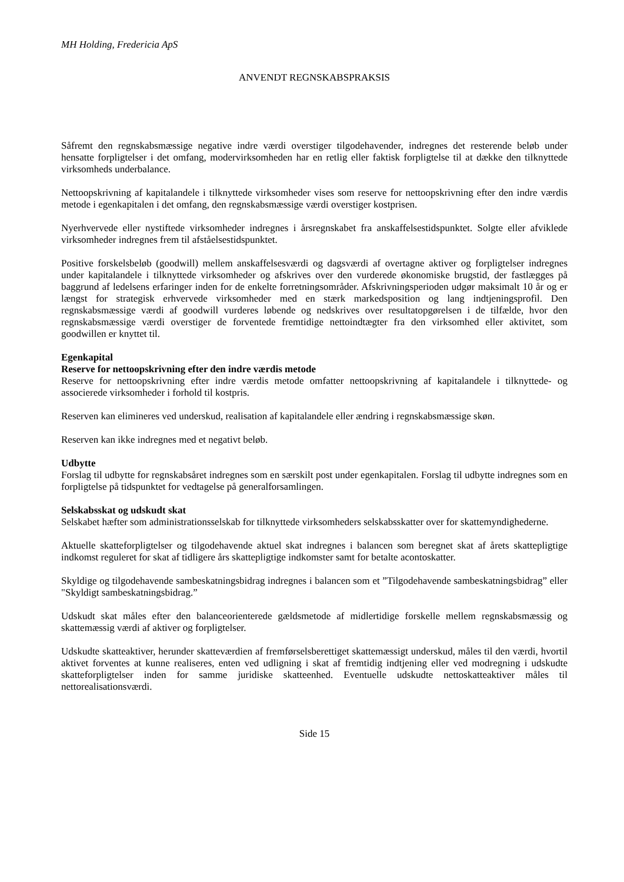MH Holding, Fredericia ApS
ANVENDT REGNSKABSPRAKSIS
Såfremt den regnskabsmæssige negative indre værdi overstiger tilgodehavender, indregnes det resterende beløb under hensatte forpligtelser i det omfang, modervirksomheden har en retlig eller faktisk forpligtelse til at dække den tilknyttede virksomheds underbalance.
Nettoopskrivning af kapitalandele i tilknyttede virksomheder vises som reserve for nettoopskrivning efter den indre værdis metode i egenkapitalen i det omfang, den regnskabsmæssige værdi overstiger kostprisen.
Nyerhvervede eller nystiftede virksomheder indregnes i årsregnskabet fra anskaffelsestidspunktet. Solgte eller afviklede virksomheder indregnes frem til afståelsestidspunktet.
Positive forskelsbeløb (goodwill) mellem anskaffelsesværdi og dagsværdi af overtagne aktiver og forpligtelser indregnes under kapitalandele i tilknyttede virksomheder og afskrives over den vurderede økonomiske brugstid, der fastlægges på baggrund af ledelsens erfaringer inden for de enkelte forretningsområder. Afskrivningsperioden udgør maksimalt 10 år og er længst for strategisk erhvervede virksomheder med en stærk markedsposition og lang indtjeningsprofil. Den regnskabsmæssige værdi af goodwill vurderes løbende og nedskrives over resultatopgørelsen i de tilfælde, hvor den regnskabsmæssige værdi overstiger de forventede fremtidige nettoindtægter fra den virksomhed eller aktivitet, som goodwillen er knyttet til.
Egenkapital
Reserve for nettoopskrivning efter den indre værdis metode
Reserve for nettoopskrivning efter indre værdis metode omfatter nettoopskrivning af kapitalandele i tilknyttede- og associerede virksomheder i forhold til kostpris.
Reserven kan elimineres ved underskud, realisation af kapitalandele eller ændring i regnskabsmæssige skøn.
Reserven kan ikke indregnes med et negativt beløb.
Udbytte
Forslag til udbytte for regnskabsåret indregnes som en særskilt post under egenkapitalen. Forslag til udbytte indregnes som en forpligtelse på tidspunktet for vedtagelse på generalforsamlingen.
Selskabsskat og udskudt skat
Selskabet hæfter som administrationsselskab for tilknyttede virksomheders selskabsskatter over for skattemyndighederne.
Aktuelle skatteforpligtelser og tilgodehavende aktuel skat indregnes i balancen som beregnet skat af årets skattepligtige indkomst reguleret for skat af tidligere års skattepligtige indkomster samt for betalte acontoskatter.
Skyldige og tilgodehavende sambeskatningsbidrag indregnes i balancen som et ”Tilgodehavende sambeskatningsbidrag” eller "Skyldigt sambeskatningsbidrag.”
Udskudt skat måles efter den balanceorienterede gældsmetode af midlertidige forskelle mellem regnskabsmæssig og skattemæssig værdi af aktiver og forpligtelser.
Udskudte skatteaktiver, herunder skatteværdien af fremførselsberettiget skattemæssigt underskud, måles til den værdi, hvortil aktivet forventes at kunne realiseres, enten ved udligning i skat af fremtidig indtjening eller ved modregning i udskudte skatteforpligtelser inden for samme juridiske skatteenhed. Eventuelle udskudte nettoskatteaktiver måles til nettorealisationsværdi.
Side 15